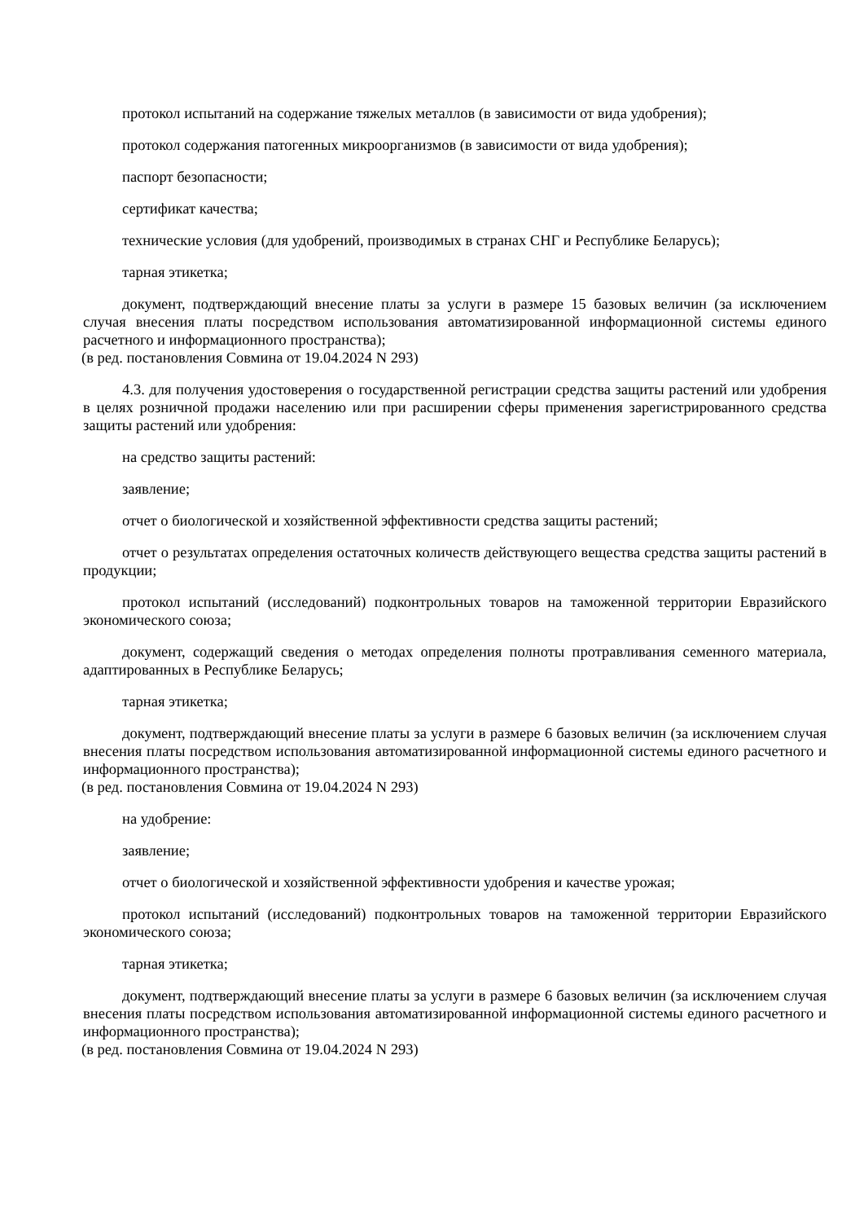протокол испытаний на содержание тяжелых металлов (в зависимости от вида удобрения);
протокол содержания патогенных микроорганизмов (в зависимости от вида удобрения);
паспорт безопасности;
сертификат качества;
технические условия (для удобрений, производимых в странах СНГ и Республике Беларусь);
тарная этикетка;
документ, подтверждающий внесение платы за услуги в размере 15 базовых величин (за исключением случая внесения платы посредством использования автоматизированной информационной системы единого расчетного и информационного пространства);
(в ред. постановления Совмина от 19.04.2024 N 293)
4.3. для получения удостоверения о государственной регистрации средства защиты растений или удобрения в целях розничной продажи населению или при расширении сферы применения зарегистрированного средства защиты растений или удобрения:
на средство защиты растений:
заявление;
отчет о биологической и хозяйственной эффективности средства защиты растений;
отчет о результатах определения остаточных количеств действующего вещества средства защиты растений в продукции;
протокол испытаний (исследований) подконтрольных товаров на таможенной территории Евразийского экономического союза;
документ, содержащий сведения о методах определения полноты протравливания семенного материала, адаптированных в Республике Беларусь;
тарная этикетка;
документ, подтверждающий внесение платы за услуги в размере 6 базовых величин (за исключением случая внесения платы посредством использования автоматизированной информационной системы единого расчетного и информационного пространства);
(в ред. постановления Совмина от 19.04.2024 N 293)
на удобрение:
заявление;
отчет о биологической и хозяйственной эффективности удобрения и качестве урожая;
протокол испытаний (исследований) подконтрольных товаров на таможенной территории Евразийского экономического союза;
тарная этикетка;
документ, подтверждающий внесение платы за услуги в размере 6 базовых величин (за исключением случая внесения платы посредством использования автоматизированной информационной системы единого расчетного и информационного пространства);
(в ред. постановления Совмина от 19.04.2024 N 293)